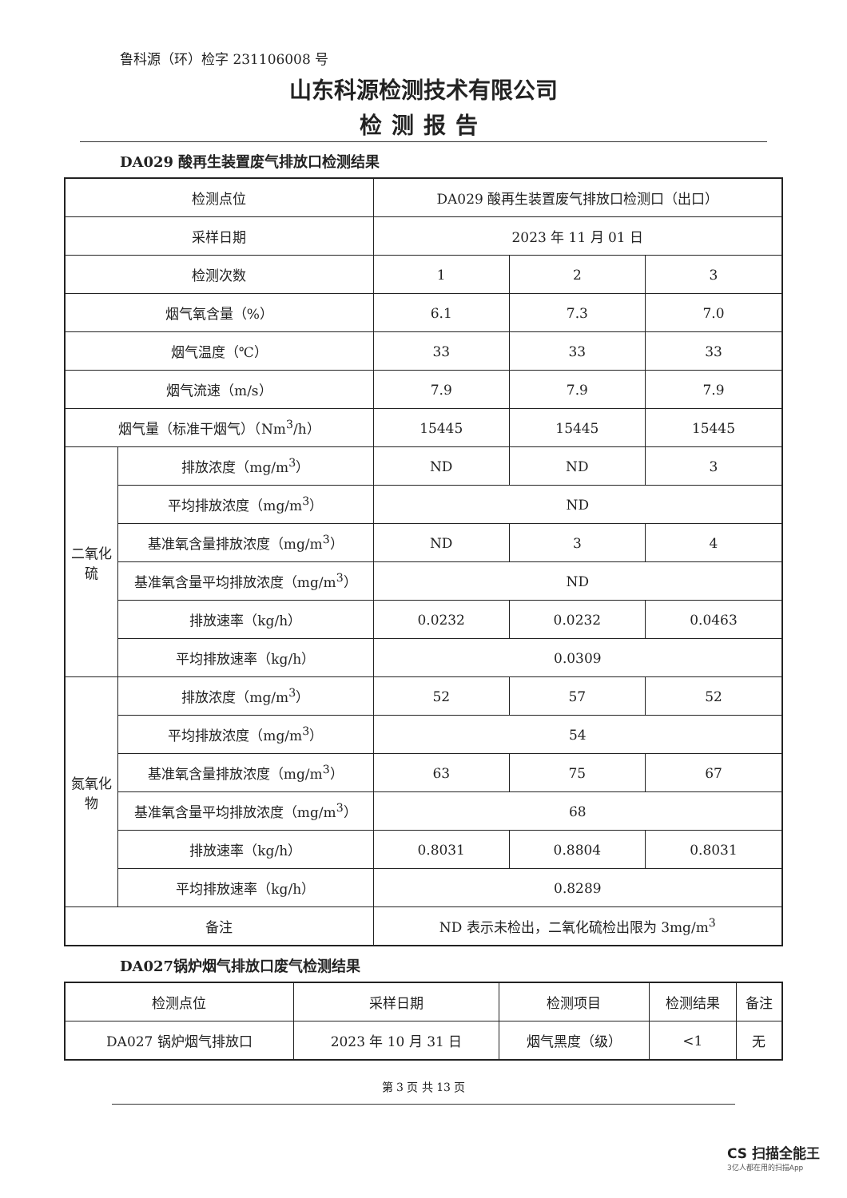鲁科源（环）检字 231106008 号
山东科源检测技术有限公司
检测报告
DA029 酸再生装置废气排放口检测结果
| 检测点位 | | DA029 酸再生装置废气排放口检测口（出口） | | |
| 采样日期 | | 2023 年 11 月 01 日 | | |
| 检测次数 | | 1 | 2 | 3 |
| 烟气氧含量（%） | | 6.1 | 7.3 | 7.0 |
| 烟气温度（℃） | | 33 | 33 | 33 |
| 烟气流速（m/s） | | 7.9 | 7.9 | 7.9 |
| 烟气量（标准干烟气）（Nm<sup>3</sup>/h） | | 15445 | 15445 | 15445 |
| 二氧化硫 | 排放浓度（mg/m<sup>3</sup>） | ND | ND | 3 |
| | 平均排放浓度（mg/m<sup>3</sup>） | ND | | |
| | 基准氧含量排放浓度（mg/m<sup>3</sup>） | ND | 3 | 4 |
| | 基准氧含量平均排放浓度（mg/m<sup>3</sup>） | ND | | |
| | 排放速率（kg/h） | 0.0232 | 0.0232 | 0.0463 |
| | 平均排放速率（kg/h） | 0.0309 | | |
| 氮氧化物 | 排放浓度（mg/m<sup>3</sup>） | 52 | 57 | 52 |
| | 平均排放浓度（mg/m<sup>3</sup>） | 54 | | |
| | 基准氧含量排放浓度（mg/m<sup>3</sup>） | 63 | 75 | 67 |
| | 基准氧含量平均排放浓度（mg/m<sup>3</sup>） | 68 | | |
| | 排放速率（kg/h） | 0.8031 | 0.8804 | 0.8031 |
| | 平均排放速率（kg/h） | 0.8289 | | |
| 备注 | | ND 表示未检出，二氧化硫检出限为 3mg/m<sup>3</sup> | | |
DA027锅炉烟气排放口废气检测结果
| 检测点位 | 采样日期 | 检测项目 | 检测结果 | 备注 |
| --- | --- | --- | --- | --- |
| DA027 锅炉烟气排放口 | 2023 年 10 月 31 日 | 烟气黑度（级） | <1 | 无 |
第 3 页 共 13 页
CS 扫描全能王
3亿人都在用的扫描App